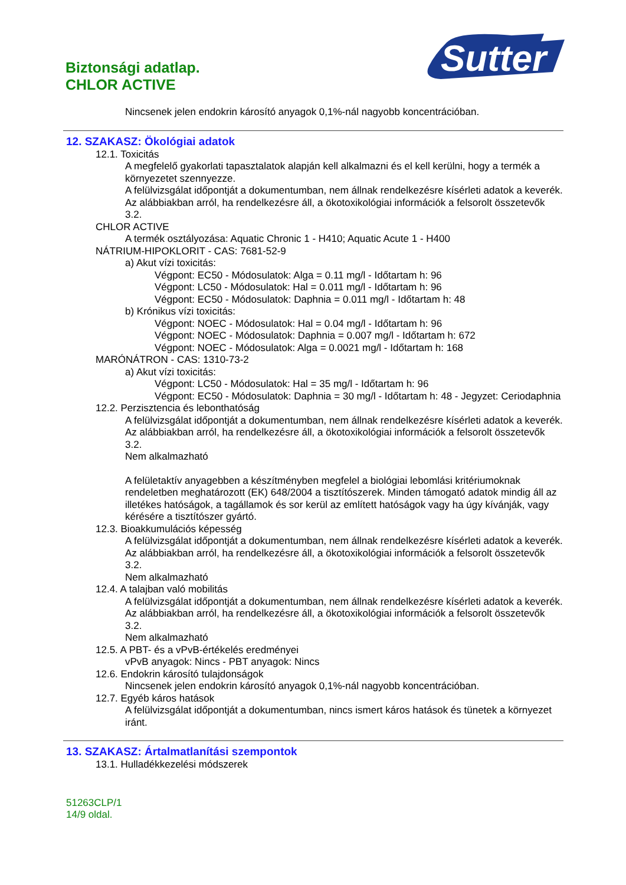Biztonsági adatlap.
CHLOR ACTIVE
Sutter
Nincsenek jelen endokrin károsító anyagok 0,1%-nál nagyobb koncentrációban.
12. SZAKASZ: Ökológiai adatok
12.1. Toxicitás
A megfelelő gyakorlati tapasztalatok alapján kell alkalmazni és el kell kerülni, hogy a termék a környezetet szennyezze.
A felülvizsgálat időpontját a dokumentumban, nem állnak rendelkezésre kísérleti adatok a keverék. Az alábbiakban arról, ha rendelkezésre áll, a ökotoxikológiai információk a felsorolt összetevők 3.2.
CHLOR ACTIVE
A termék osztályozása: Aquatic Chronic 1 - H410; Aquatic Acute 1 - H400
NÁTRIUM-HIPOKLORIT - CAS: 7681-52-9
a) Akut vízi toxicitás:
Végpont: EC50 - Módosulatok: Alga = 0.11 mg/l - Időtartam h: 96
Végpont: LC50 - Módosulatok: Hal = 0.011 mg/l - Időtartam h: 96
Végpont: EC50 - Módosulatok: Daphnia = 0.011 mg/l - Időtartam h: 48
b) Krónikus vízi toxicitás:
Végpont: NOEC - Módosulatok: Hal = 0.04 mg/l - Időtartam h: 96
Végpont: NOEC - Módosulatok: Daphnia = 0.007 mg/l - Időtartam h: 672
Végpont: NOEC - Módosulatok: Alga = 0.0021 mg/l - Időtartam h: 168
MARÓNÁTRON - CAS: 1310-73-2
a) Akut vízi toxicitás:
Végpont: LC50 - Módosulatok: Hal = 35 mg/l - Időtartam h: 96
Végpont: EC50 - Módosulatok: Daphnia = 30 mg/l - Időtartam h: 48 - Jegyzet: Ceriodaphnia
12.2. Perzisztencia és lebonthatóság
A felülvizsgálat időpontját a dokumentumban, nem állnak rendelkezésre kísérleti adatok a keverék. Az alábbiakban arról, ha rendelkezésre áll, a ökotoxikológiai információk a felsorolt összetevők 3.2.
Nem alkalmazható
A felületaktív anyagebben a készítményben megfelel a biológiai lebomlási kritériumoknak rendeletben meghatározott (EK) 648/2004 a tisztítószerek. Minden támogató adatok mindig áll az illetékes hatóságok, a tagállamok és sor kerül az említett hatóságok vagy ha úgy kívánják, vagy kérésére a tisztítószer gyártó.
12.3. Bioakkumulációs képesség
A felülvizsgálat időpontját a dokumentumban, nem állnak rendelkezésre kísérleti adatok a keverék. Az alábbiakban arról, ha rendelkezésre áll, a ökotoxikológiai információk a felsorolt összetevők 3.2.
Nem alkalmazható
12.4. A talajban való mobilitás
A felülvizsgálat időpontját a dokumentumban, nem állnak rendelkezésre kísérleti adatok a keverék. Az alábbiakban arról, ha rendelkezésre áll, a ökotoxikológiai információk a felsorolt összetevők 3.2.
Nem alkalmazható
12.5. A PBT- és a vPvB-értékelés eredményei
vPvB anyagok: Nincs - PBT anyagok: Nincs
12.6. Endokrin károsító tulajdonságok
Nincsenek jelen endokrin károsító anyagok 0,1%-nál nagyobb koncentrációban.
12.7. Egyéb káros hatások
A felülvizsgálat időpontját a dokumentumban, nincs ismert káros hatások és tünetek a környezet iránt.
13. SZAKASZ: Ártalmatlanítási szempontok
13.1. Hulladékkezelési módszerek
51263CLP/1
14/9 oldal.